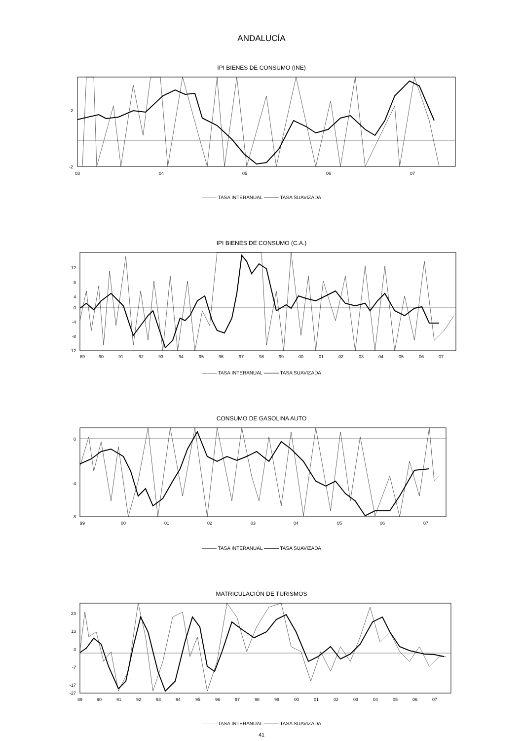ANDALUCÍA
IPI BIENES DE CONSUMO (INE)
2
-2
03
04
05
06
07
——— TASA INTERANUAL ——— TASA SUAVIZADA
IPI BIENES DE CONSUMO (C.A.)
12
8
4
0
-4
-8
-12
89
90
91
92
93
94
95
96
97
98
99
00
01
02
03
04
05
06
07
——— TASA INTERANUAL ——— TASA SUAVIZADA
CONSUMO DE GASOLINA AUTO
0
-4
-8
99
00
01
02
03
04
05
06
07
——— TASA INTERANUAL ——— TASA SUAVIZADA
MATRICULACIÓN DE TURISMOS
23
13
3
-7
-17
-27
89
90
91
92
93
94
95
96
97
98
99
00
01
02
03
04
05
06
07
——— TASA INTERANUAL ——— TASA SUAVIZADA
41